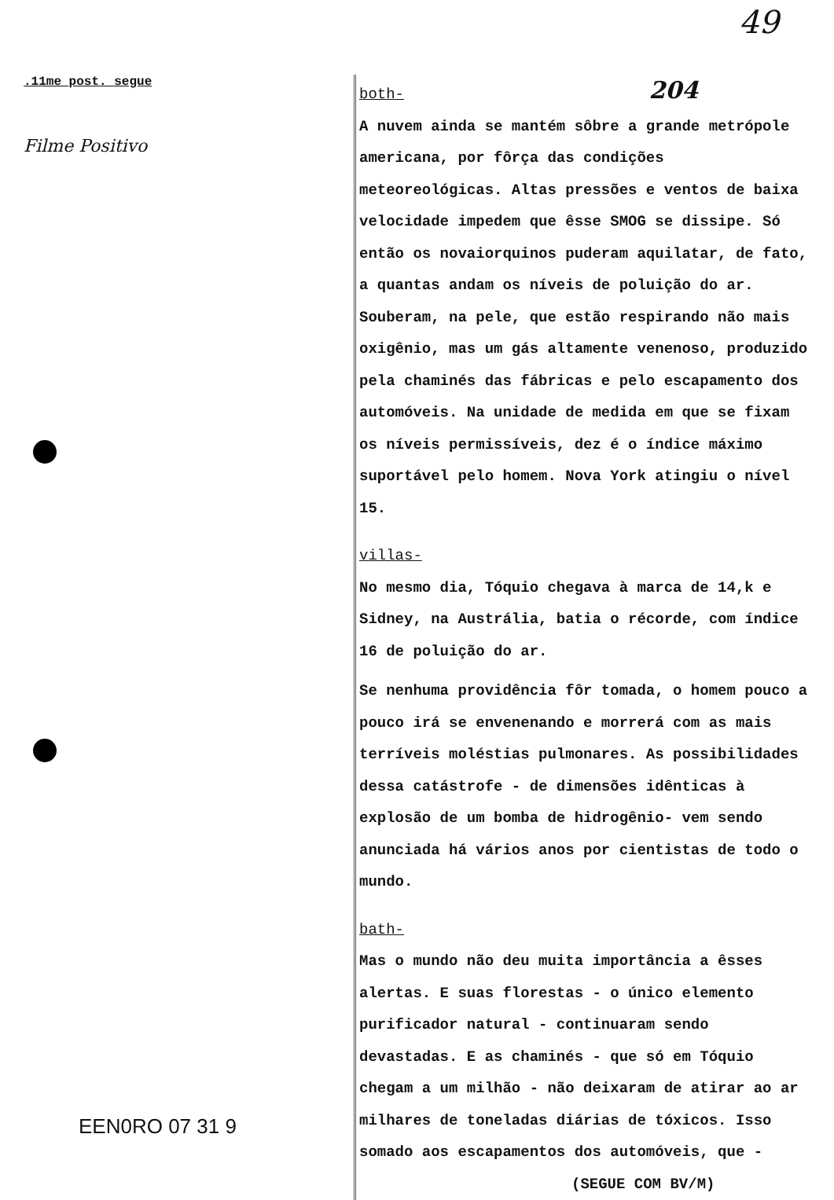49
.11me post. segue
Filme Positivo
EEN0RO 07 31 9
both- 204
A nuvem ainda se mantém sôbre a grande metrópole americana, por fôrça das condições meteoreológicas. Altas pressões e ventos de baixa velocidade impedem que êsse SMOG se dissipe. Só então os novaiorquinos puderam aquilatar, de fato, a quantas andam os níveis de poluição do ar. Souberam, na pele, que estão respirando não mais oxigênio, mas um gás altamente venenoso, produzido pela chaminés das fábricas e pelo escapamento dos automóveis. Na unidade de medida em que se fixam os níveis permissíveis, dez é o índice máximo suportável pelo homem. Nova York atingiu o nível 15.
villas-
No mesmo dia, Tóquio chegava à marca de 14,k e Sidney, na Austrália, batia o récorde, com índice 16 de poluição do ar.
Se nenhuma providência fôr tomada, o homem pouco a pouco irá se envenenando e morrerá com as mais terríveis moléstias pulmonares. As possibilidades dessa catástrofe - de dimensões idênticas à explosão de um bomba de hidrogênio- vem sendo anunciada há vários anos por cientistas de todo o mundo.
bath-
Mas o mundo não deu muita importância a êsses alertas. E suas florestas - o único elemento purificador natural - continuaram sendo devastadas. E as chaminés - que só em Tóquio chegam a um milhão - não deixaram de atirar ao ar milhares de toneladas diárias de tóxicos. Isso somado aos escapamentos dos automóveis, que -
(SEGUE COM BV/M)